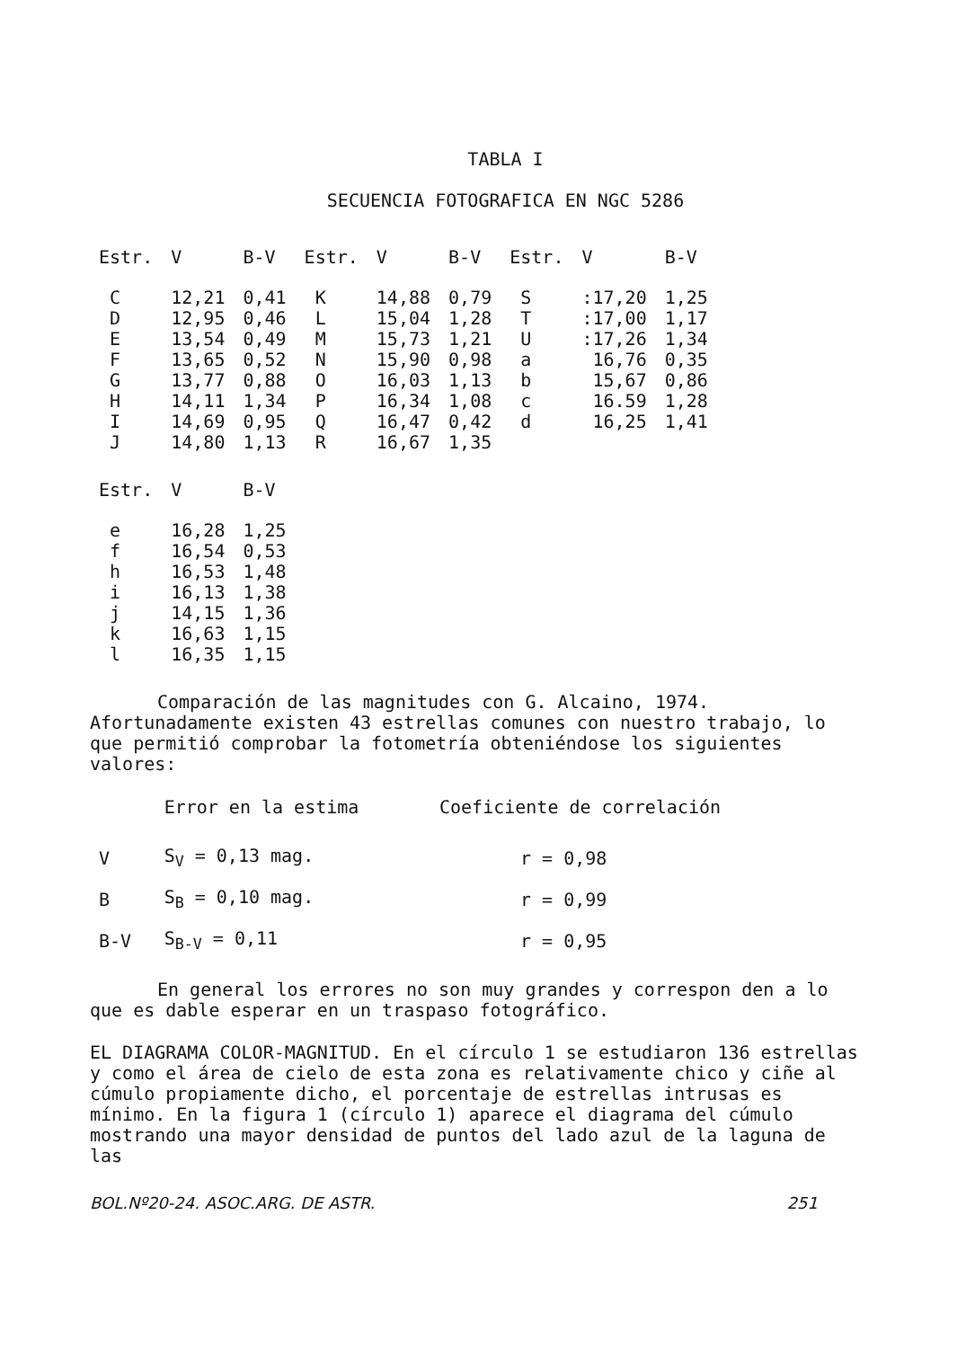TABLA I
SECUENCIA FOTOGRAFICA EN NGC 5286
| Estr. | V | B-V | Estr. | V | B-V | Estr. | V | B-V |
| --- | --- | --- | --- | --- | --- | --- | --- | --- |
| C | 12,21 | 0,41 | K | 14,88 | 0,79 | S | :17,20 | 1,25 |
| D | 12,95 | 0,46 | L | 15,04 | 1,28 | T | :17,00 | 1,17 |
| E | 13,54 | 0,49 | M | 15,73 | 1,21 | U | :17,26 | 1,34 |
| F | 13,65 | 0,52 | N | 15,90 | 0,98 | a | 16,76 | 0,35 |
| G | 13,77 | 0,88 | O | 16,03 | 1,13 | b | 15,67 | 0,86 |
| H | 14,11 | 1,34 | P | 16,34 | 1,08 | c | 16.59 | 1,28 |
| I | 14,69 | 0,95 | Q | 16,47 | 0,42 | d | 16,25 | 1,41 |
| J | 14,80 | 1,13 | R | 16,67 | 1,35 | | | |
| Estr. | V | B-V |
| --- | --- | --- |
| e | 16,28 | 1,25 |
| f | 16,54 | 0,53 |
| h | 16,53 | 1,48 |
| i | 16,13 | 1,38 |
| j | 14,15 | 1,36 |
| k | 16,63 | 1,15 |
| l | 16,35 | 1,15 |
Comparación de las magnitudes con G. Alcaino, 1974. Afortunadamente existen 43 estrellas comunes con nuestro trabajo, lo que permitió comprobar la fotometría obteniéndose los siguientes valores:
| | Error en la estima | Coeficiente de correlación |
| --- | --- | --- |
| V | S<sub>V</sub> = 0,13 mag. | r = 0,98 |
| B | S<sub>B</sub> = 0,10 mag. | r = 0,99 |
| B-V | S<sub>B-V</sub> = 0,11 | r = 0,95 |
En general los errores no son muy grandes y correspon den a lo que es dable esperar en un traspaso fotográfico.
EL DIAGRAMA COLOR-MAGNITUD. En el círculo 1 se estudiaron 136 estrellas y como el área de cielo de esta zona es relativamente chico y ciñe al cúmulo propiamente dicho, el porcentaje de estrellas intrusas es mínimo. En la figura 1 (círculo 1) aparece el diagrama del cúmulo mostrando una mayor densidad de puntos del lado azul de la laguna de las
BOL.Nº20-24. ASOC.ARG. DE ASTR. 251